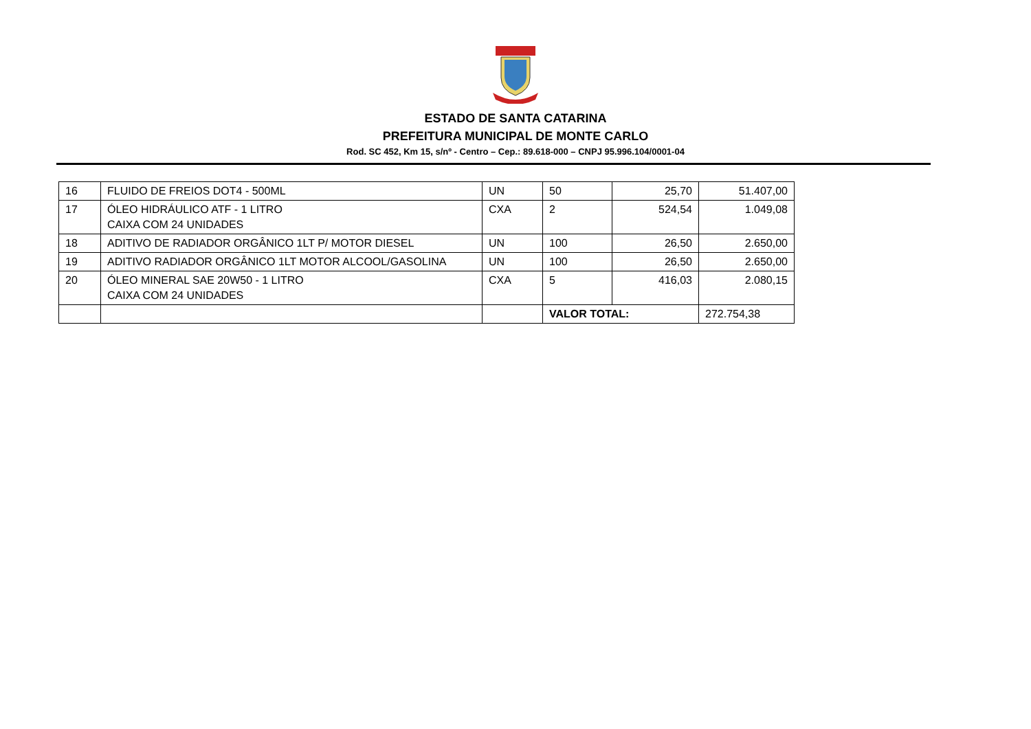ESTADO DE SANTA CATARINA
PREFEITURA MUNICIPAL DE MONTE CARLO
Rod. SC 452, Km 15, s/nº - Centro – Cep.: 89.618-000 – CNPJ 95.996.104/0001-04
| 16 | FLUIDO DE FREIOS DOT4 - 500ML | UN | 50 | 25,70 | 51.407,00 |
| 17 | ÓLEO HIDRÁULICO ATF - 1 LITRO CAIXA COM 24 UNIDADES | CXA | 2 | 524,54 | 1.049,08 |
| 18 | ADITIVO DE RADIADOR ORGÂNICO 1LT P/ MOTOR DIESEL | UN | 100 | 26,50 | 2.650,00 |
| 19 | ADITIVO RADIADOR ORGÂNICO 1LT MOTOR ALCOOL/GASOLINA | UN | 100 | 26,50 | 2.650,00 |
| 20 | ÓLEO MINERAL SAE 20W50 - 1 LITRO CAIXA COM 24 UNIDADES | CXA | 5 | 416,03 | 2.080,15 |
| | | | VALOR TOTAL: | | 272.754,38 |